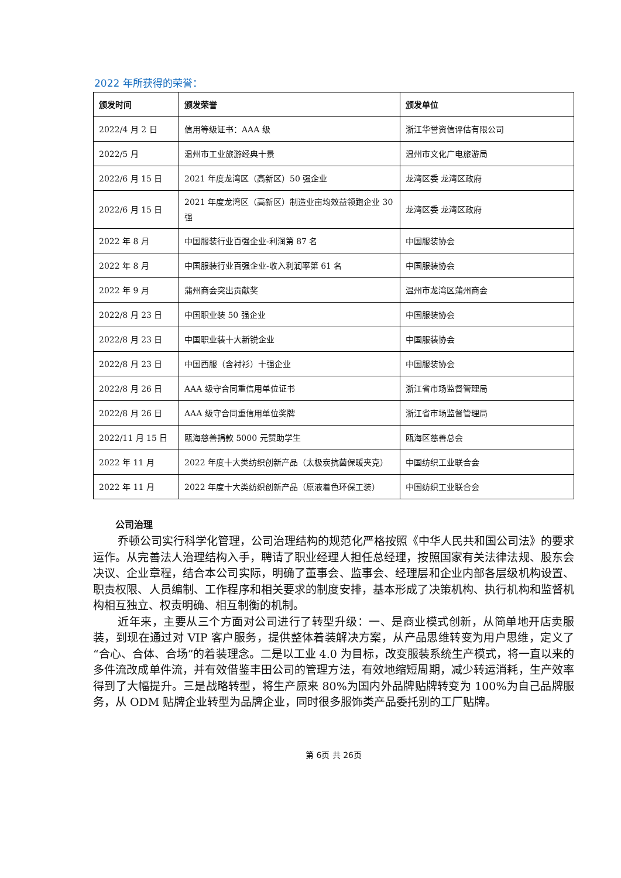2022 年所获得的荣誉：
| 颁发时间 | 颁发荣誉 | 颁发单位 |
| --- | --- | --- |
| 2022/4 月 2 日 | 信用等级证书：AAA 级 | 浙江华誉资信评估有限公司 |
| 2022/5 月 | 温州市工业旅游经典十景 | 温州市文化广电旅游局 |
| 2022/6 月 15 日 | 2021 年度龙湾区（高新区）50 强企业 | 龙湾区委 龙湾区政府 |
| 2022/6 月 15 日 | 2021 年度龙湾区（高新区）制造业亩均效益领跑企业 30 强 | 龙湾区委 龙湾区政府 |
| 2022 年 8 月 | 中国服装行业百强企业-利润第 87 名 | 中国服装协会 |
| 2022 年 8 月 | 中国服装行业百强企业-收入利润率第 61 名 | 中国服装协会 |
| 2022 年 9 月 | 蒲州商会突出贡献奖 | 温州市龙湾区蒲州商会 |
| 2022/8 月 23 日 | 中国职业装 50 强企业 | 中国服装协会 |
| 2022/8 月 23 日 | 中国职业装十大新锐企业 | 中国服装协会 |
| 2022/8 月 23 日 | 中国西服（含衬衫）十强企业 | 中国服装协会 |
| 2022/8 月 26 日 | AAA 级守合同重信用单位证书 | 浙江省市场监督管理局 |
| 2022/8 月 26 日 | AAA 级守合同重信用单位奖牌 | 浙江省市场监督管理局 |
| 2022/11 月 15 日 | 瓯海慈善捐款 5000 元赞助学生 | 瓯海区慈善总会 |
| 2022 年 11 月 | 2022 年度十大类纺织创新产品（太极炭抗菌保暖夹克） | 中国纺织工业联合会 |
| 2022 年 11 月 | 2022 年度十大类纺织创新产品（原液着色环保工装） | 中国纺织工业联合会 |
公司治理
乔顿公司实行科学化管理，公司治理结构的规范化严格按照《中华人民共和国公司法》的要求运作。从完善法人治理结构入手，聘请了职业经理人担任总经理，按照国家有关法律法规、股东会决议、企业章程，结合本公司实际，明确了董事会、监事会、经理层和企业内部各层级机构设置、职责权限、人员编制、工作程序和相关要求的制度安排，基本形成了决策机构、执行机构和监督机构相互独立、权责明确、相互制衡的机制。
近年来，主要从三个方面对公司进行了转型升级：一、是商业模式创新，从简单地开店卖服装，到现在通过对 VIP 客户服务，提供整体着装解决方案，从产品思维转变为用户思维，定义了“合心、合体、合场”的着装理念。二是以工业 4.0 为目标，改变服装系统生产模式，将一直以来的多件流改成单件流，并有效借鉴丰田公司的管理方法，有效地缩短周期，减少转运消耗，生产效率得到了大幅提升。三是战略转型，将生产原来 80%为国内外品牌贴牌转变为 100%为自己品牌服务，从 ODM 贴牌企业转型为品牌企业，同时很多服饰类产品委托别的工厂贴牌。
第 6页 共 26页